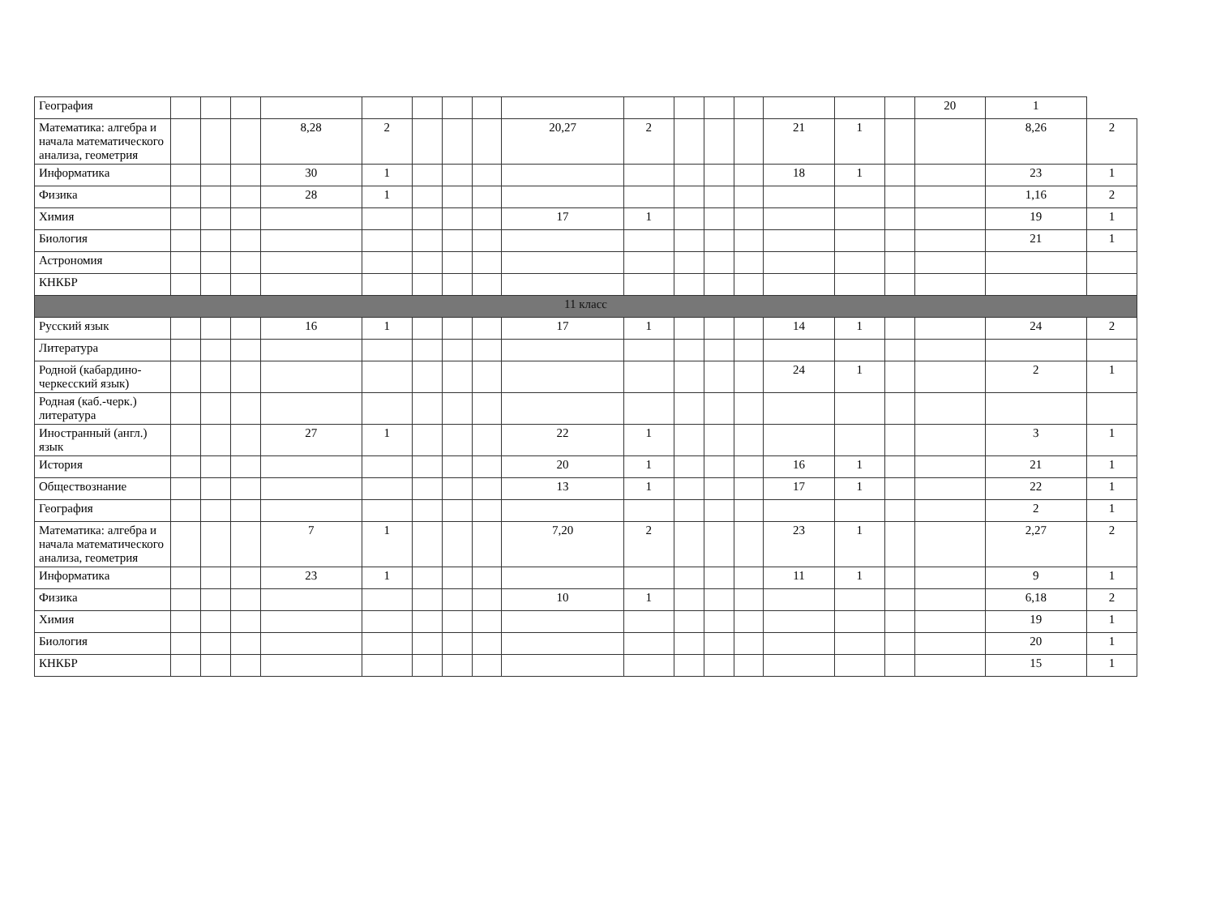| География | | | | | | | | | | | | | | | | | 20 | 1 | |
| Математика: алгебра и начала математического анализа, геометрия | | | | 8,28 | 2 | | | | 20,27 | 2 | | | | 21 | 1 | | | 8,26 | 2 |
| Информатика | | | | 30 | 1 | | | | | | | | | 18 | 1 | | | 23 | 1 |
| Физика | | | | 28 | 1 | | | | | | | | | | | | | 1,16 | 2 |
| Химия | | | | | | | | | 17 | 1 | | | | | | | | 19 | 1 |
| Биология | | | | | | | | | | | | | | | | | | 21 | 1 |
| Астрономия | | | | | | | | | | | | | | | | | | | |
| КНКБР | | | | | | | | | | | | | | | | | | | |
| 11 класс | | | | | | | | | | | | | | | | | | | |
| Русский язык | | | | 16 | 1 | | | | 17 | 1 | | | | 14 | 1 | | | 24 | 2 |
| Литература | | | | | | | | | | | | | | | | | | | |
| Родной (кабардино-черкесский язык) | | | | | | | | | | | | | | 24 | 1 | | | 2 | 1 |
| Родная (каб.-черк.) литература | | | | | | | | | | | | | | | | | | | |
| Иностранный (англ.) язык | | | | 27 | 1 | | | | 22 | 1 | | | | | | | | 3 | 1 |
| История | | | | | | | | | 20 | 1 | | | | 16 | 1 | | | 21 | 1 |
| Обществознание | | | | | | | | | 13 | 1 | | | | 17 | 1 | | | 22 | 1 |
| География | | | | | | | | | | | | | | | | | | 2 | 1 |
| Математика: алгебра и начала математического анализа, геометрия | | | | 7 | 1 | | | | 7,20 | 2 | | | | 23 | 1 | | | 2,27 | 2 |
| Информатика | | | | 23 | 1 | | | | | | | | | 11 | 1 | | | 9 | 1 |
| Физика | | | | | | | | | 10 | 1 | | | | | | | | 6,18 | 2 |
| Химия | | | | | | | | | | | | | | | | | | 19 | 1 |
| Биология | | | | | | | | | | | | | | | | | | 20 | 1 |
| КНКБР | | | | | | | | | | | | | | | | | | 15 | 1 |